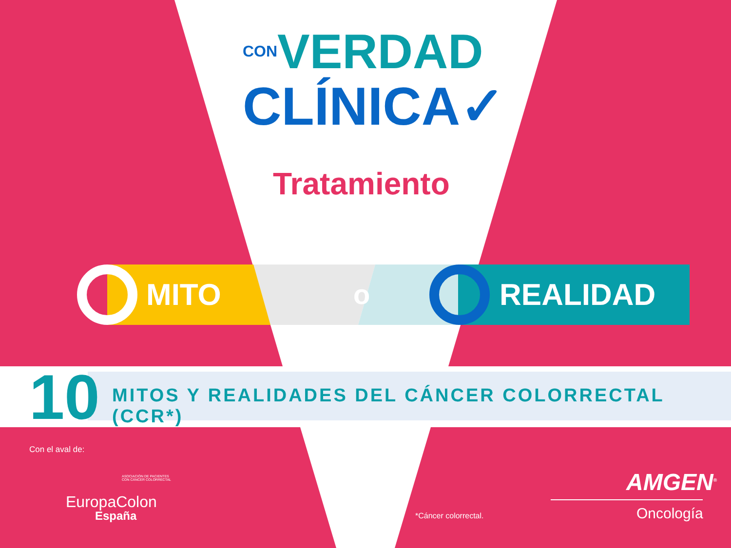CONVERDAD
CLÍNICA✓
Tratamiento
MITO o REALIDAD
10
MITOS Y REALIDADES DEL CÁNCER COLORRECTAL (CCR*)
Con el aval de:
ASOCIACIÓN DE PACIENTES
CON CÁNCER COLORRECTAL
EuropaColon
España *Cáncer colorrectal.
AMGEN<sup>®</sup>
Oncología